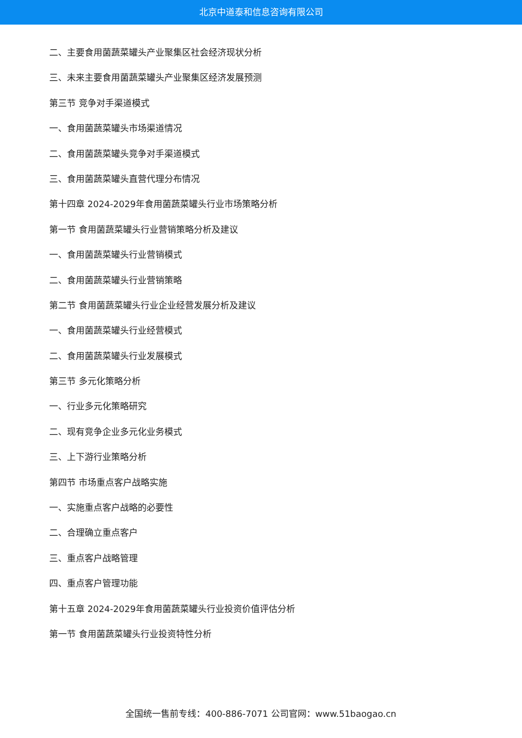北京中道泰和信息咨询有限公司
二、主要食用菌蔬菜罐头产业聚集区社会经济现状分析
三、未来主要食用菌蔬菜罐头产业聚集区经济发展预测
第三节 竞争对手渠道模式
一、食用菌蔬菜罐头市场渠道情况
二、食用菌蔬菜罐头竞争对手渠道模式
三、食用菌蔬菜罐头直营代理分布情况
第十四章 2024-2029年食用菌蔬菜罐头行业市场策略分析
第一节 食用菌蔬菜罐头行业营销策略分析及建议
一、食用菌蔬菜罐头行业营销模式
二、食用菌蔬菜罐头行业营销策略
第二节 食用菌蔬菜罐头行业企业经营发展分析及建议
一、食用菌蔬菜罐头行业经营模式
二、食用菌蔬菜罐头行业发展模式
第三节 多元化策略分析
一、行业多元化策略研究
二、现有竞争企业多元化业务模式
三、上下游行业策略分析
第四节 市场重点客户战略实施
一、实施重点客户战略的必要性
二、合理确立重点客户
三、重点客户战略管理
四、重点客户管理功能
第十五章 2024-2029年食用菌蔬菜罐头行业投资价值评估分析
第一节 食用菌蔬菜罐头行业投资特性分析
全国统一售前专线：400-886-7071 公司官网：www.51baogao.cn